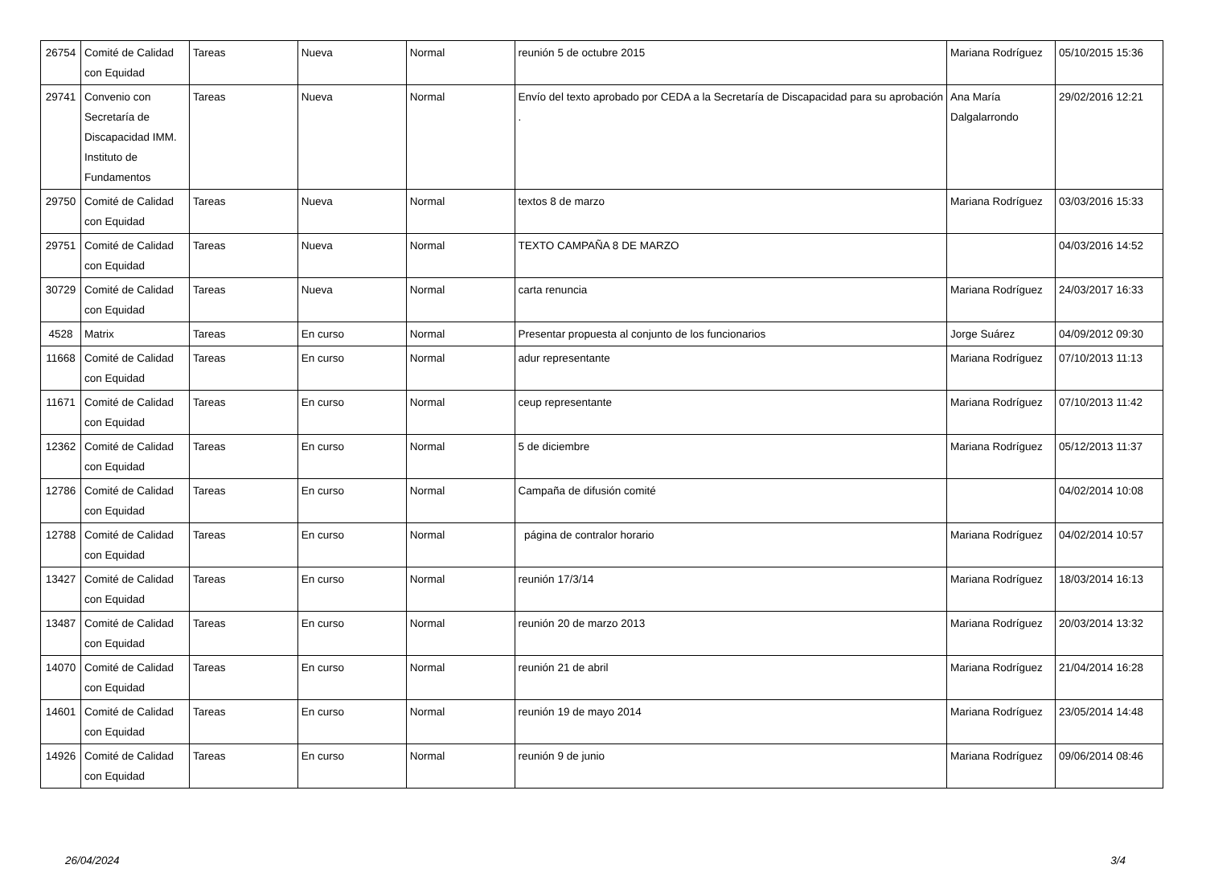| 26754 | Comité de Calidad con Equidad | Tareas | Nueva | Normal | reunión 5 de octubre 2015 | Mariana Rodríguez | 05/10/2015 15:36 |
| 29741 | Convenio con Secretaría de Discapacidad IMM. Instituto de Fundamentos | Tareas | Nueva | Normal | Envío del texto aprobado por CEDA a la Secretaría de Discapacidad para su aprobación . | Ana María Dalgalarrondo | 29/02/2016 12:21 |
| 29750 | Comité de Calidad con Equidad | Tareas | Nueva | Normal | textos 8 de marzo | Mariana Rodríguez | 03/03/2016 15:33 |
| 29751 | Comité de Calidad con Equidad | Tareas | Nueva | Normal | TEXTO CAMPAÑA 8 DE MARZO | | 04/03/2016 14:52 |
| 30729 | Comité de Calidad con Equidad | Tareas | Nueva | Normal | carta renuncia | Mariana Rodríguez | 24/03/2017 16:33 |
| 4528 | Matrix | Tareas | En curso | Normal | Presentar propuesta al conjunto de los funcionarios | Jorge Suárez | 04/09/2012 09:30 |
| 11668 | Comité de Calidad con Equidad | Tareas | En curso | Normal | adur representante | Mariana Rodríguez | 07/10/2013 11:13 |
| 11671 | Comité de Calidad con Equidad | Tareas | En curso | Normal | ceup representante | Mariana Rodríguez | 07/10/2013 11:42 |
| 12362 | Comité de Calidad con Equidad | Tareas | En curso | Normal | 5 de diciembre | Mariana Rodríguez | 05/12/2013 11:37 |
| 12786 | Comité de Calidad con Equidad | Tareas | En curso | Normal | Campaña de difusión comité | | 04/02/2014 10:08 |
| 12788 | Comité de Calidad con Equidad | Tareas | En curso | Normal | página de contralor horario | Mariana Rodríguez | 04/02/2014 10:57 |
| 13427 | Comité de Calidad con Equidad | Tareas | En curso | Normal | reunión 17/3/14 | Mariana Rodríguez | 18/03/2014 16:13 |
| 13487 | Comité de Calidad con Equidad | Tareas | En curso | Normal | reunión 20 de marzo 2013 | Mariana Rodríguez | 20/03/2014 13:32 |
| 14070 | Comité de Calidad con Equidad | Tareas | En curso | Normal | reunión 21 de abril | Mariana Rodríguez | 21/04/2014 16:28 |
| 14601 | Comité de Calidad con Equidad | Tareas | En curso | Normal | reunión 19 de mayo 2014 | Mariana Rodríguez | 23/05/2014 14:48 |
| 14926 | Comité de Calidad con Equidad | Tareas | En curso | Normal | reunión 9 de junio | Mariana Rodríguez | 09/06/2014 08:46 |
26/04/2024 3/4